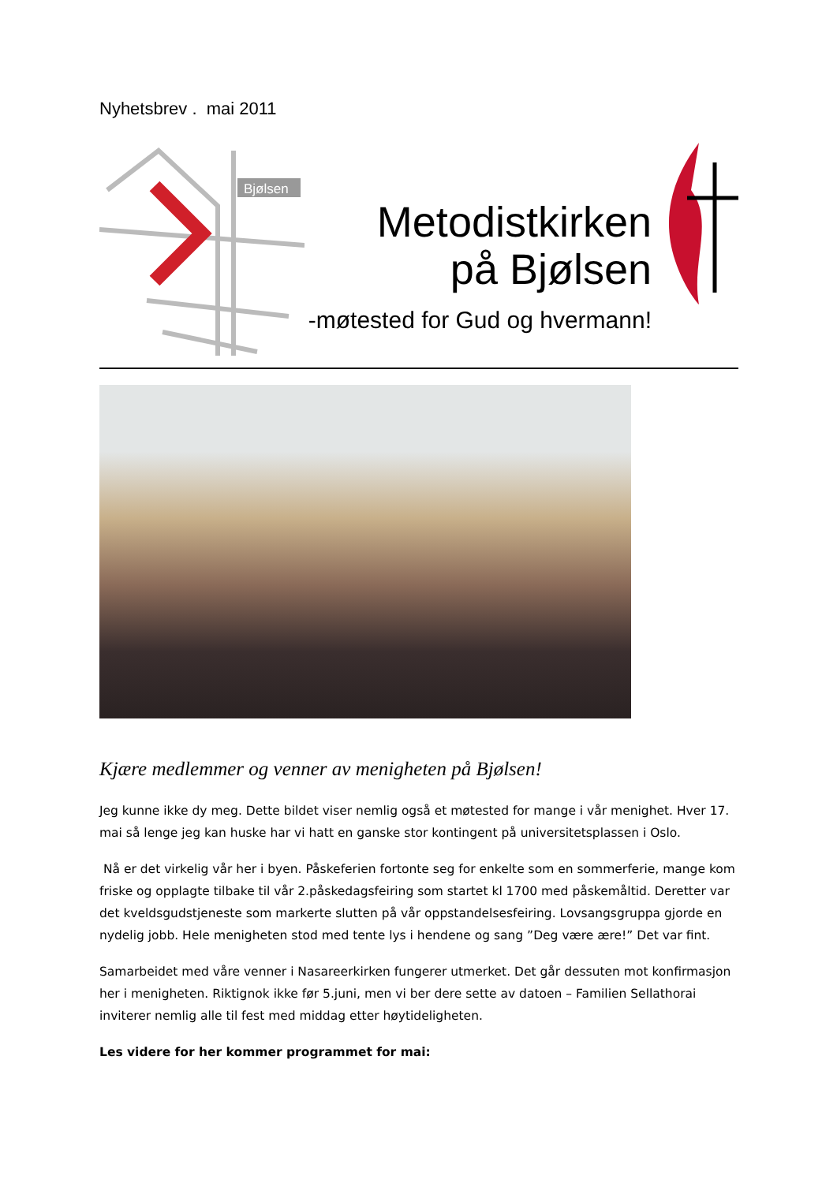Nyhetsbrev . mai 2011
Bjølsen
Metodistkirken
på Bjølsen
-møtested for Gud og hvermann!
Kjære medlemmer og venner av menigheten på Bjølsen!
Jeg kunne ikke dy meg. Dette bildet viser nemlig også et møtested for mange i vår menighet. Hver 17. mai så lenge jeg kan huske har vi hatt en ganske stor kontingent på universitetsplassen i Oslo.
Nå er det virkelig vår her i byen. Påskeferien fortonte seg for enkelte som en sommerferie, mange kom friske og opplagte tilbake til vår 2.påskedagsfeiring som startet kl 1700 med påskemåltid. Deretter var det kveldsgudstjeneste som markerte slutten på vår oppstandelsesfeiring. Lovsangsgruppa gjorde en nydelig jobb. Hele menigheten stod med tente lys i hendene og sang ”Deg være ære!” Det var fint.
Samarbeidet med våre venner i Nasareerkirken fungerer utmerket. Det går dessuten mot konfirmasjon her i menigheten. Riktignok ikke før 5.juni, men vi ber dere sette av datoen – Familien Sellathorai inviterer nemlig alle til fest med middag etter høytideligheten.
Les videre for her kommer programmet for mai: